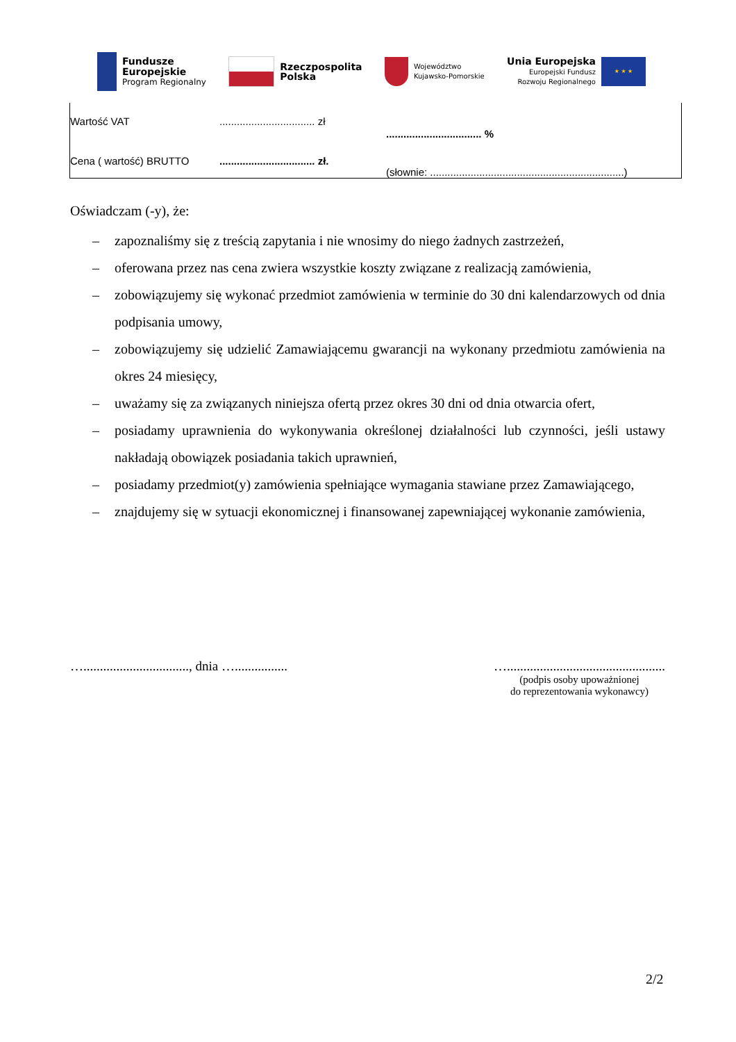Fundusze
Europejskie
Program Regionalny
Rzeczpospolita
Polska
Województwo
Kujawsko-Pomorskie
Unia Europejska
Europejski Fundusz
Rozwoju Regionalnego
★ ★ ★
| Wartość VAT | ................................. zł | ................................. % |
| Cena ( wartość) BRUTTO | ................................. zł. | (słownie: ...................................................................) |
Oświadczam (-y), że:
– zapoznaliśmy się z treścią zapytania i nie wnosimy do niego żadnych zastrzeżeń,
– oferowana przez nas cena zwiera wszystkie koszty związane z realizacją zamówienia,
– zobowiązujemy się wykonać przedmiot zamówienia w terminie do 30 dni kalendarzowych od dnia podpisania umowy,
– zobowiązujemy się udzielić Zamawiającemu gwarancji na wykonany przedmiotu zamówienia na okres 24 miesięcy,
– uważamy się za związanych niniejsza ofertą przez okres 30 dni od dnia otwarcia ofert,
– posiadamy uprawnienia do wykonywania określonej działalności lub czynności, jeśli ustawy nakładają obowiązek posiadania takich uprawnień,
– posiadamy przedmiot(y) zamówienia spełniające wymagania stawiane przez Zamawiającego,
– znajdujemy się w sytuacji ekonomicznej i finansowanej zapewniającej wykonanie zamówienia,
…................................, dnia …................
…................................................
(podpis osoby upoważnionej
do reprezentowania wykonawcy)
2/2